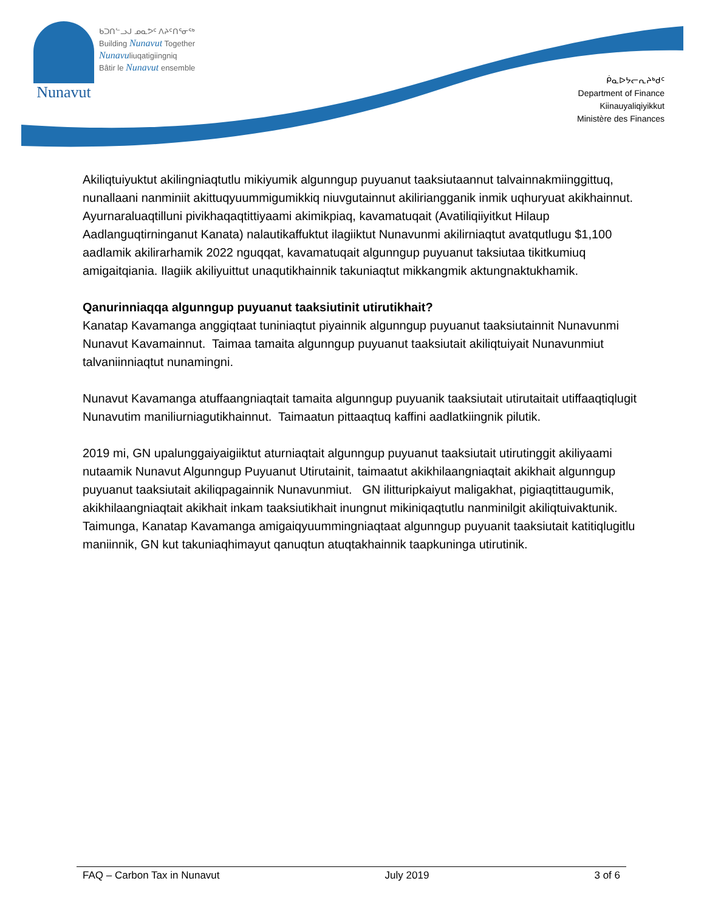Nunavut
ᑲᑐᑎᓪᓗᒍ ᓄᓇᕗᑦ ᐱᔨᑦᑎᕐᓂᖅ
Building Nunavut Together
Nunavuliuqatigiingniq
Bâtir le Nunavut ensemble
ᑮᓇᐅᔭᓕᕆᔨᒃᑯᑦ
Department of Finance
Kiinauyaliqiyikkut
Ministère des Finances
Akiliqtuiyuktut akilingniaqtutlu mikiyumik algunngup puyuanut taaksiutaannut talvainnakmiinggittuq, nunallaani nanminiit akittuqyuummigumikkiq niuvgutainnut akiliriangganik inmik uqhuryuat akikhainnut.
Ayurnaraluaqtilluni pivikhaqaqtittiyaami akimikpiaq, kavamatuqait (Avatiliqiiyitkut Hilaup Aadlanguqtirninganut Kanata) nalautikaffuktut ilagiiktut Nunavunmi akilirniaqtut avatqutlugu $1,100 aadlamik akilirarhamik 2022 nguqqat, kavamatuqait algunngup puyuanut taksiutaa tikitkumiuq amigaitqiania. Ilagiik akiliyuittut unaqutikhainnik takuniaqtut mikkangmik aktungnaktukhamik.
Qanurinniaqqa algunngup puyuanut taaksiutinit utirutikhait?
Kanatap Kavamanga anggiqtaat tuniniaqtut piyainnik algunngup puyuanut taaksiutainnit Nunavunmi Nunavut Kavamainnut. Taimaa tamaita algunngup puyuanut taaksiutait akiliqtuiyait Nunavunmiut talvaniinniaqtut nunamingni.
Nunavut Kavamanga atuffaangniaqtait tamaita algunngup puyuanik taaksiutait utirutaitait utiffaaqtiqlugit Nunavutim maniliurniagutikhainnut. Taimaatun pittaaqtuq kaffini aadlatkiingnik pilutik.
2019 mi, GN upalunggaiyaigiiktut aturniaqtait algunngup puyuanut taaksiutait utirutinggit akiliyaami nutaamik Nunavut Algunngup Puyuanut Utirutainit, taimaatut akikhilaangniaqtait akikhait algunngup puyuanut taaksiutait akiliqpagainnik Nunavunmiut. GN ilitturipkaiyut maligakhat, pigiaqtittaugumik, akikhilaangniaqtait akikhait inkam taaksiutikhait inungnut mikiniqaqtutlu nanminilgit akiliqtuivaktunik. Taimunga, Kanatap Kavamanga amigaiqyuummingniaqtaat algunngup puyuanit taaksiutait katitiqlugitlu maniinnik, GN kut takuniaqhimayut qanuqtun atuqtakhainnik taapkuninga utirutinik.
FAQ – Carbon Tax in Nunavut July 2019 3 of 6